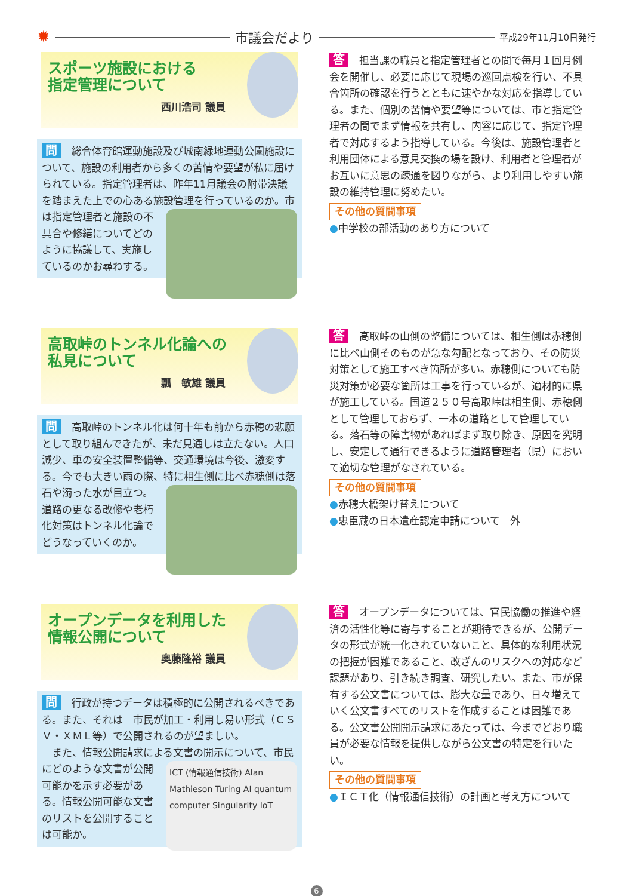✹
市議会だより
平成29年11月10日発行
スポーツ施設における
指定管理について
西川浩司 議員
問総合体育館運動施設及び城南緑地運動公園施設について、施設の利用者から多くの苦情や要望が私に届けられている。指定管理者は、昨年11月議会の附帯決議を踏まえた上での心ある施設管理を
行っているのか。市は指定管理者と施設の不具合や修繕についてどのように協議して、実施しているのかお尋ねする。
答担当課の職員と指定管理者との間で毎月１回月例会を開催し、必要に応じて現場の巡回点検を行い、不具合箇所の確認を行うとともに速やかな対応を指導している。また、個別の苦情や要望等については、市と指定管理者の間でまず情報を共有し、内容に応じて、指定管理者で対応するよう指導している。今後は、施設管理者と利用団体による意見交換の場を設け、利用者と管理者がお互いに意思の疎通を図りながら、より利用しやすい施設の維持管理に努めたい。
その他の質問事項
●中学校の部活動のあり方について
高取峠のトンネル化論への
私見について
瓢　敏雄 議員
問高取峠のトンネル化は何十年も前から赤穂の悲願として取り組んできたが、未だ見通しは立たない。人口減少、車の安全装置整備等、交通環境は今後、激変する。今でも大きい雨の際、特に相生側に比べ
赤穂側は落石や濁った水が目立つ。道路の更なる改修や老朽化対策はトンネル化論でどうなっていくのか。
答高取峠の山側の整備については、相生側は赤穂側に比べ山側そのものが急な勾配となっており、その防災対策として施工すべき箇所が多い。赤穂側についても防災対策が必要な箇所は工事を行っているが、適材的に県が施工している。国道２５０号高取峠は相生側、赤穂側として管理しておらず、一本の道路として管理している。落石等の障害物があればまず取り除き、原因を究明し、安定して通行できるように道路管理者（県）において適切な管理がなされている。
その他の質問事項
●赤穂大橋架け替えについて
●忠臣蔵の日本遺産認定申請について　外
オープンデータを利用した
情報公開について
奥藤隆裕 議員
問行政が持つデータは積極的に公開されるべきである。また、それは　市民が加工・利用し易い形式（ＣＳＶ・ＸＭＬ等）で公開されるのが望ましい。
　また、情報公開請求による文書の開示について、
ICT (情報通信技術) Alan Mathieson Turing AI quantum computer Singularity IoT
市民にどのような文書が公開可能かを示す必要がある。情報公開可能な文書のリストを公開することは可能か。
答オープンデータについては、官民協働の推進や経済の活性化等に寄与することが期待できるが、公開データの形式が統一化されていないこと、具体的な利用状況の把握が困難であること、改ざんのリスクへの対応など課題があり、引き続き調査、研究したい。また、市が保有する公文書については、膨大な量であり、日々増えていく公文書すべてのリストを作成することは困難である。公文書公開開示請求にあたっては、今までどおり職員が必要な情報を提供しながら公文書の特定を行いたい。
その他の質問事項
●ＩＣＴ化（情報通信技術）の計画と考え方について
6